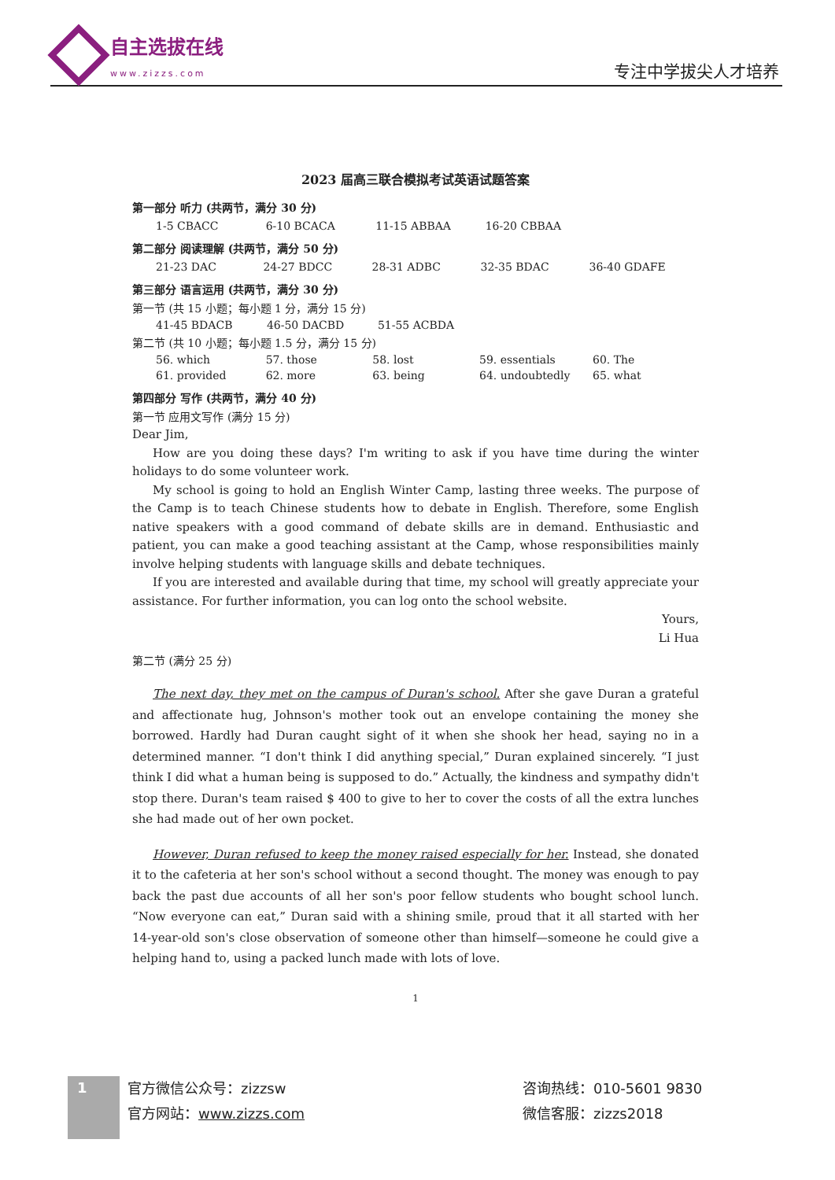自主选拔在线
www.zizzs.com
专注中学拔尖人才培养
2023 届高三联合模拟考试英语试题答案
第一部分 听力 (共两节，满分 30 分)
| 1-5 CBACC | 6-10 BCACA | 11-15 ABBAA | 16-20 CBBAA | |
第二部分 阅读理解 (共两节，满分 50 分)
| 21-23 DAC | 24-27 BDCC | 28-31 ADBC | 32-35 BDAC | 36-40 GDAFE |
第三部分 语言运用 (共两节，满分 30 分)
第一节 (共 15 小题；每小题 1 分，满分 15 分)
| 41-45 BDACB | 46-50 DACBD | 51-55 ACBDA | | |
第二节 (共 10 小题；每小题 1.5 分，满分 15 分)
| 56. which | 57. those | 58. lost | 59. essentials | 60. The |
| 61. provided | 62. more | 63. being | 64. undoubtedly | 65. what |
第四部分 写作 (共两节，满分 40 分)
第一节 应用文写作 (满分 15 分)
Dear Jim,
How are you doing these days? I'm writing to ask if you have time during the winter holidays to do some volunteer work.
My school is going to hold an English Winter Camp, lasting three weeks. The purpose of the Camp is to teach Chinese students how to debate in English. Therefore, some English native speakers with a good command of debate skills are in demand. Enthusiastic and patient, you can make a good teaching assistant at the Camp, whose responsibilities mainly involve helping students with language skills and debate techniques.
If you are interested and available during that time, my school will greatly appreciate your assistance. For further information, you can log onto the school website.
Yours,
Li Hua
第二节 (满分 25 分)
The next day, they met on the campus of Duran's school. After she gave Duran a grateful and affectionate hug, Johnson's mother took out an envelope containing the money she borrowed. Hardly had Duran caught sight of it when she shook her head, saying no in a determined manner. “I don't think I did anything special,” Duran explained sincerely. “I just think I did what a human being is supposed to do.” Actually, the kindness and sympathy didn't stop there. Duran's team raised $ 400 to give to her to cover the costs of all the extra lunches she had made out of her own pocket.
However, Duran refused to keep the money raised especially for her. Instead, she donated it to the cafeteria at her son's school without a second thought. The money was enough to pay back the past due accounts of all her son's poor fellow students who bought school lunch. “Now everyone can eat,” Duran said with a shining smile, proud that it all started with her 14-year-old son's close observation of someone other than himself—someone he could give a helping hand to, using a packed lunch made with lots of love.
1
1
官方微信公众号：zizzsw
官方网站：www.zizzs.com
咨询热线：010-5601 9830
微信客服：zizzs2018